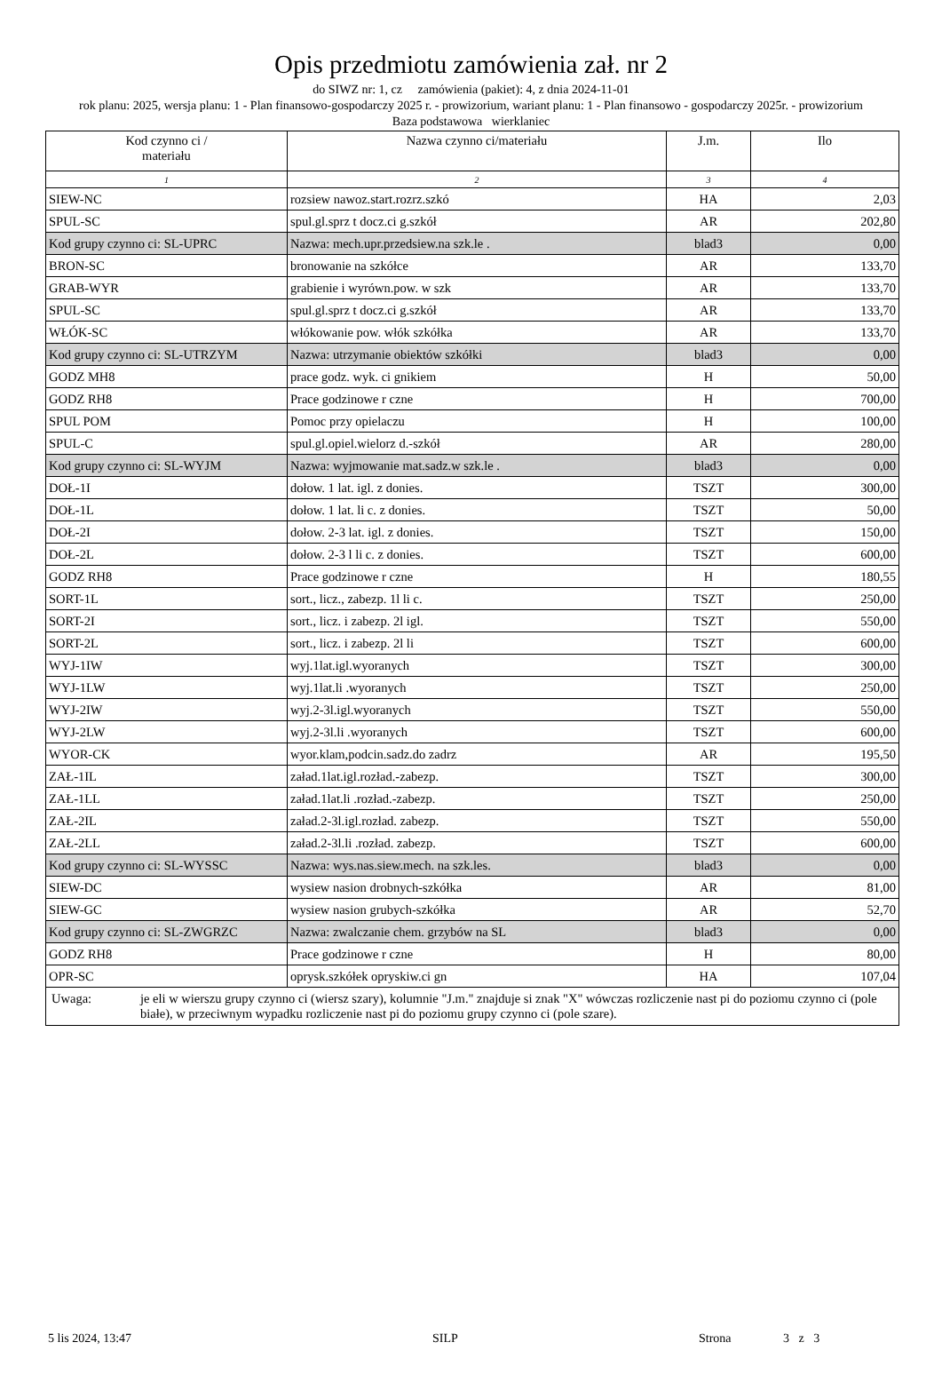Opis przedmiotu zamówienia zał. nr 2
do SIWZ nr: 1, cz zamówienia (pakiet): 4, z dnia 2024-11-01
rok planu: 2025, wersja planu: 1 - Plan finansowo-gospodarczy 2025 r. - prowizorium, wariant planu: 1 - Plan finansowo - gospodarczy 2025r. - prowizorium
Baza podstawowa wierklaniec
| Kod czynno ci / materiału | Nazwa czynno ci/materiału | J.m. | Ilo |
| --- | --- | --- | --- |
| 1 | 2 | 3 | 4 |
| SIEW-NC | rozsiew nawoz.start.rozrz.szkó | HA | 2,03 |
| SPUL-SC | spul.gl.sprz t docz.ci g.szkół | AR | 202,80 |
| Kod grupy czynno ci: SL-UPRC | Nazwa: mech.upr.przedsiew.na szk.le . | blad3 | 0,00 |
| BRON-SC | bronowanie na szkółce | AR | 133,70 |
| GRAB-WYR | grabienie i wyrówn.pow. w szk | AR | 133,70 |
| SPUL-SC | spul.gl.sprz t docz.ci g.szkół | AR | 133,70 |
| WŁÓK-SC | włókowanie pow. włók szkółka | AR | 133,70 |
| Kod grupy czynno ci: SL-UTRZYM | Nazwa: utrzymanie obiektów szkółki | blad3 | 0,00 |
| GODZ MH8 | prace godz. wyk. ci gnikiem | H | 50,00 |
| GODZ RH8 | Prace godzinowe r czne | H | 700,00 |
| SPUL POM | Pomoc przy opielaczu | H | 100,00 |
| SPUL-C | spul.gl.opiel.wielorz d.-szkół | AR | 280,00 |
| Kod grupy czynno ci: SL-WYJM | Nazwa: wyjmowanie mat.sadz.w szk.le . | blad3 | 0,00 |
| DOŁ-1I | dołow. 1 lat. igl. z donies. | TSZT | 300,00 |
| DOŁ-1L | dołow. 1 lat. li c. z donies. | TSZT | 50,00 |
| DOŁ-2I | dołow. 2-3 lat. igl. z donies. | TSZT | 150,00 |
| DOŁ-2L | dołow. 2-3 l li c. z donies. | TSZT | 600,00 |
| GODZ RH8 | Prace godzinowe r czne | H | 180,55 |
| SORT-1L | sort., licz., zabezp. 1l li c. | TSZT | 250,00 |
| SORT-2I | sort., licz. i zabezp. 2l igl. | TSZT | 550,00 |
| SORT-2L | sort., licz. i zabezp. 2l li | TSZT | 600,00 |
| WYJ-1IW | wyj.1lat.igl.wyoranych | TSZT | 300,00 |
| WYJ-1LW | wyj.1lat.li .wyoranych | TSZT | 250,00 |
| WYJ-2IW | wyj.2-3l.igl.wyoranych | TSZT | 550,00 |
| WYJ-2LW | wyj.2-3l.li .wyoranych | TSZT | 600,00 |
| WYOR-CK | wyor.klam,podcin.sadz.do zadrz | AR | 195,50 |
| ZAŁ-1IL | załad.1lat.igl.rozład.-zabezp. | TSZT | 300,00 |
| ZAŁ-1LL | załad.1lat.li .rozład.-zabezp. | TSZT | 250,00 |
| ZAŁ-2IL | załad.2-3l.igl.rozład. zabezp. | TSZT | 550,00 |
| ZAŁ-2LL | załad.2-3l.li .rozład. zabezp. | TSZT | 600,00 |
| Kod grupy czynno ci: SL-WYSSC | Nazwa: wys.nas.siew.mech. na szk.les. | blad3 | 0,00 |
| SIEW-DC | wysiew nasion drobnych-szkółka | AR | 81,00 |
| SIEW-GC | wysiew nasion grubych-szkółka | AR | 52,70 |
| Kod grupy czynno ci: SL-ZWGRZC | Nazwa: zwalczanie chem. grzybów na SL | blad3 | 0,00 |
| GODZ RH8 | Prace godzinowe r czne | H | 80,00 |
| OPR-SC | oprysk.szkółek opryskiw.ci gn | HA | 107,04 |
| Uwaga: je eli w wierszu grupy czynno ci (wiersz szary), kolumnie "J.m." znajduje si znak "X" wówczas rozliczenie nast pi do poziomu czynno ci (pole białe), w przeciwnym wypadku rozliczenie nast pi do poziomu grupy czynno ci (pole szare). | | | |
5 lis 2024, 13:47 SILP Strona 3 z 3